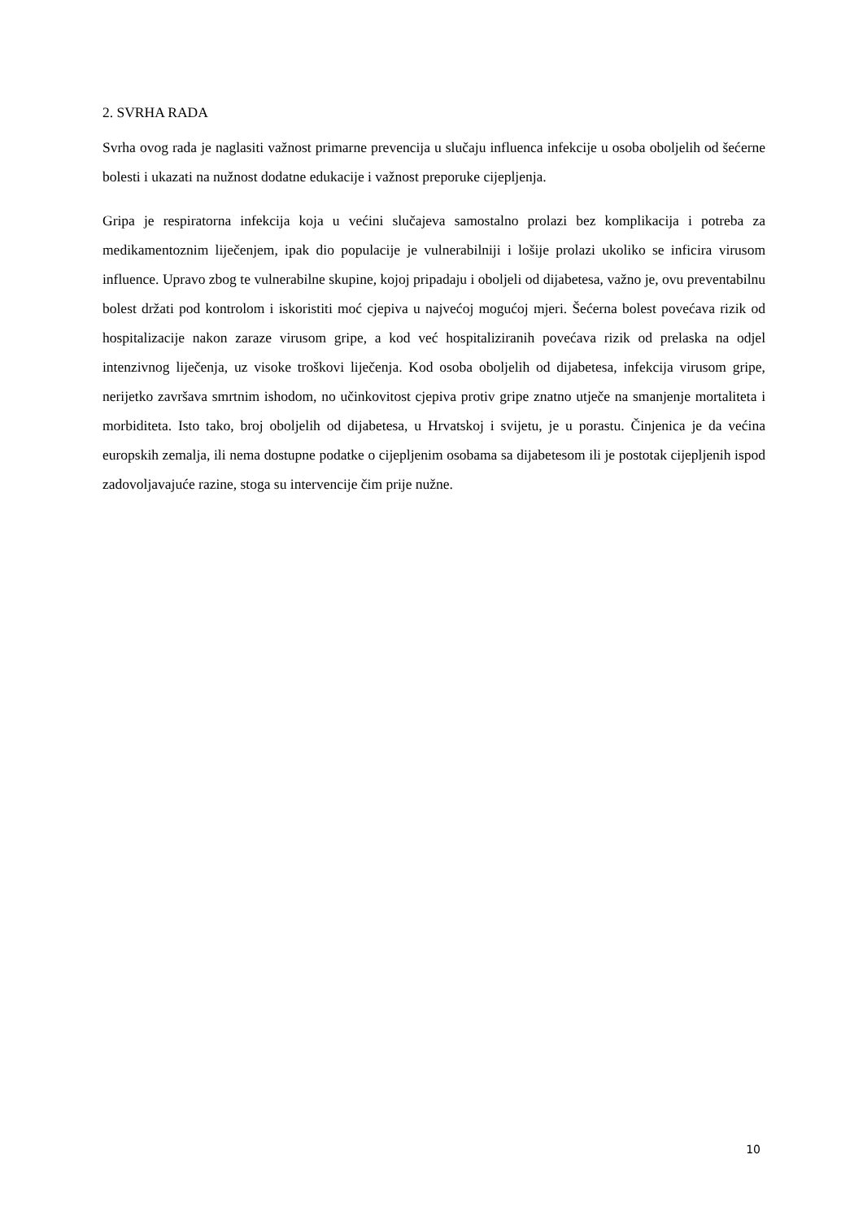2. SVRHA RADA
Svrha ovog rada je naglasiti važnost primarne prevencija u slučaju influenca infekcije u osoba oboljelih od šećerne bolesti i ukazati na nužnost dodatne edukacije i važnost preporuke cijepljenja.
Gripa je respiratorna infekcija koja u većini slučajeva samostalno prolazi bez komplikacija i potreba za medikamentoznim liječenjem, ipak dio populacije je vulnerabilniji i lošije prolazi ukoliko se inficira virusom influence. Upravo zbog te vulnerabilne skupine, kojoj pripadaju i oboljeli od dijabetesa, važno je, ovu preventabilnu bolest držati pod kontrolom i iskoristiti moć cjepiva u najvećoj mogućoj mjeri. Šećerna bolest povećava rizik od hospitalizacije nakon zaraze virusom gripe, a kod već hospitaliziranih povećava rizik od prelaska na odjel intenzivnog liječenja, uz visoke troškovi liječenja. Kod osoba oboljelih od dijabetesa, infekcija virusom gripe, nerijetko završava smrtnim ishodom, no učinkovitost cjepiva protiv gripe znatno utječe na smanjenje mortaliteta i morbiditeta. Isto tako, broj oboljelih od dijabetesa, u Hrvatskoj i svijetu, je u porastu. Činjenica je da većina europskih zemalja, ili nema dostupne podatke o cijepljenim osobama sa dijabetesom ili je postotak cijepljenih ispod zadovoljavajuće razine, stoga su intervencije čim prije nužne.
10